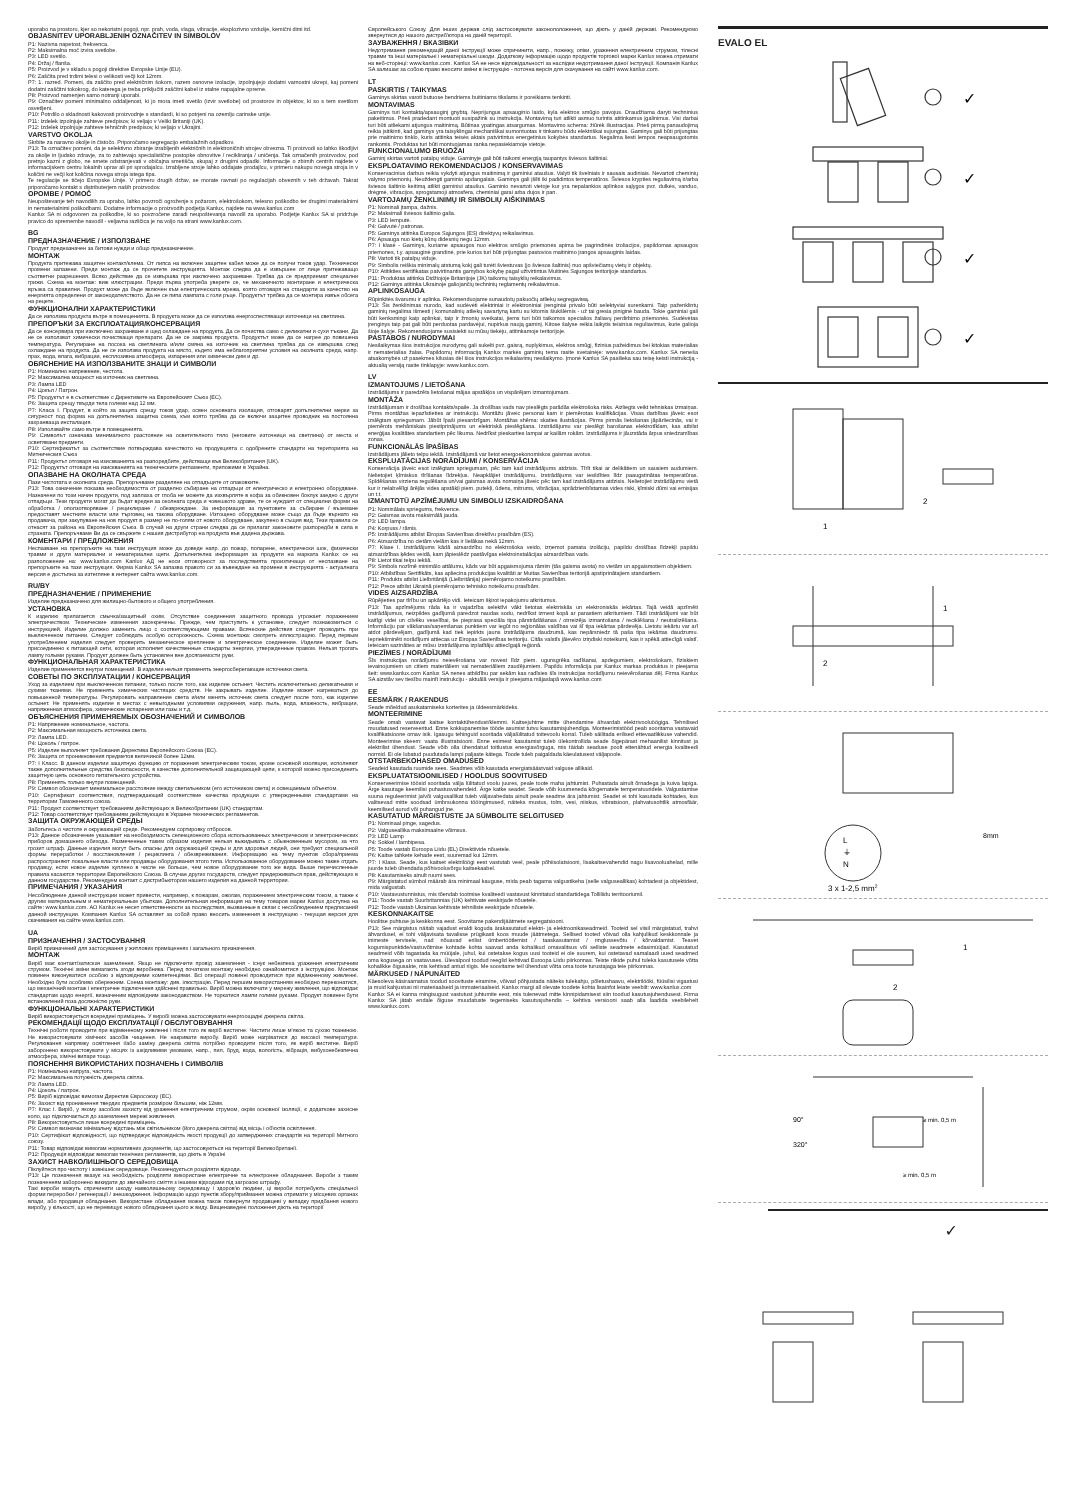uporabo na prostoru, kjer so nekoristni pogoji, npr. prah, voda, vlaga, vibracije, eksplozivno vzdušje, kemični dimi itd.
OBJASNITEV UPORABLJENIH OZNAČITEV IN SIMBOLOV
P1: Nazivna napetost, frekvenca.
P2: Maksimalna moč izvira svetlobe.
P3: LED svetilo.
P4: Držaj / flanša.
P5: Proizvod je v skladu s pogoji direktive Evropske Unije (EU).
P6: Zaščita pred trdimi telesi o velikosti večji kot 12mm.
P7: 1. razred. Pomeni, da zaščito pred električnim šokom, razem osnovne izolacije, izpolnjujejo dodatni varnostni ukrepi, kaj pomeni dodatni zaščitni tokokrog, do katerega je treba priključiti zaščitni kabel iz stalne napajalne opreme.
P8: Proizvod namenjen samo notranji uporabi.
P9: Označitev pomeni minimalno oddaljenost, ki jo mora imeti svetilo (izvir svetlobe) od prostorov in objektov, ki so s tem svetilom osvetljeni.
P10: Potrdilo o skladnosti kakovosti proizvodnje s standardi, ki so potrjeni na ozemlju carinske unije.
P11: Izdelek izpolnjuje zahteve predpisov, ki veljajo v Veliki Britaniji (UK).
P12: Izdelek izpolnjuje zahteve tehničnih predpisov, ki veljajo v Ukrajini.
VARSTVO OKOLJA
Skrbite za naravno okolje in čistočo. Priporočamo segregacijo embalažnih odpadkov.
P13: Ta označitev pomeni, da je selektivno zbiranje izrabljenih električnih in elektroničnih strojev obvezna. Ti proizvodi so lahko škodljivi za okolje in ljudsko zdravje, za to zahtevajo specialistične postopke obnovitve / recikliranja / uničenja. Tak označenih proizvodov, pod pretnjo kazni z globo, ne smete odstranjevati v običajna smetišča, skupaj z drugimi odpadki. Informacije o zbirnih centrih najdete v informacijskem centru lokalnih uprav ali pri sprodajalcu. Izrabljene stroje lahko oddajate prodajlcu, v primeru nakupu novega stroja in v količini ne večji kot količina novega stroja istega tipa.
Te regulacije se tičejo Evropske Unije. V primeru drugih držav, se morate ravnati po regulacijah obveznih v teh državah. Takrat priporočamo kontakt s distributerjem naših proizvodov.
OPOMBE / POMOČ
Neupoštevanje teh navodilih za uprabo, lahko povzroči ogroženje s požarom, elektrošokom, telesno poškodbo ter drugimi materialnimi in nematerialnimi poškodbami. Dodatne informacije o proizvodih podjetja Kanlux, najdete na www.kanlux.com
Kanlux SA ni odgovoren za poškodbe, ki so povzročene zaradi neupoštevanja navodil za uporabo. Podjetje Kanlux SA si pridržuje pravico do spremembe navodil - veljavna različica je na voljo na strani www.kanlux.com.
BG
ПРЕДНАЗНАЧЕНИЕ / ИЗПОЛЗВАНЕ
Продукт предназначен за битови нужди и общо предназначение.
МОНТАЖ
Продукта притежава защитен контакт/клема. От липса на включен защитен кабел може да се получи токов удар. Технически промени запазени. Преди монтаж да се прочетете инструкцията. Монтаж следва да е извършен от лице притежаващо съответни разрешения. Всяко действие да се извършва при изключено захранване. Трябва да се предприемат специални грижи. Схема на монтаж: виж илюстрации. Преди първа употреба уверете се, че механичното монтиране и електрическа връзка са правилни. Продукт може да бъде включен към електрическата мрежа, която отговаря на стандарти за качество на енергията определени от законодателството. Да не се пипа лампата с голи ръце. Продуктът трябва да се монтира извън обсега на рецете.
ФУНКЦИОНАЛНИ ХАРАКТЕРИСТИКИ
Да се използва продукта вътре в помещенията. В продукта може да се използва енергоспестяващи източници на светлина.
ПРЕПОРЪКИ ЗА ЕКСПЛОАТАЦИЯ/КОНСЕРВАЦИЯ
Да се консервира при изключено захранване и щед охлаждане на продукта. Да се почиства само с деликатни и сухи тъкани. Да не се използват химически почистващи препарати. Да не се закрива продукта. Продуктът може да се нагрее до повишена температура. Регулиране на посока на светлината и/или смяна на източник на светлина трябва да се извършва след охлаждане на продукта. Да не се използва продукта на място, където има неблагоприятни условия на околната среда, напр. прах, вода, влага, вибрации, експлозивна атмосфера, изпарения или химически дим и др.
ОБЯСНЕНИЕ НА ИЗПОЛЗВАНИТЕ ЗНАЦИ И СИМВОЛИ
P1: Номинално напрежение, честота.
P2: Максимална мощност на източник на светлина.
P3: Лампа LED
P4: Цокъл / Патрон.
P5: Продуктът е в съответствие с Директивите на Европейският Съюз (ЕС).
P6: Защита срещу твърди тела големи над 12 мм.
P7: Класа I. Продукт, в който за защита срещу токов удар, освен основната изолация, отговарят допълнителни мерки за сигурност под форма на допълнителна защитна схема, към която трябва да се включи защитен проводник на постоянна захранваща инсталация.
P8: Използвайте само вътре в помещенията.
P9: Символът означава минималното разстояние на осветителното тяло (неговите източници на светлина) от места и осветявани предмети.
P10: Сертификатът за съответствие потвърждава качеството на продукцията с одобрените стандарти на територията на Митническия Съюз
P11: Продуктът отговаря на изискванията на разпоредбите, действащи във Великобритания (UK).
P12: Продуктът отговаря на изискванията на техническите регламенти, приложими в Украйна.
ОПАЗВАНЕ НА ОКОЛНАТА СРЕДА
Пази чистотата и околната среда. Препоръчваме разделяне на отпадъците от опаковките.
P13: Това означение показва необходимостта от разделно събиране на отпадъци от електрическо и електронно оборудване. Назначени по този начин продукти, под заплаха от глоба не можете да изхвърляте в кофа за обикновен боклук заедно с други отпадъци. Тези продукти могат да бъдат вредни за околната среда и човешкото здраве, те се нуждаят от специални форми на обработка / оползотворяване / рециклиране / обезвреждане. За информация за пунктовете за събиране / въземане предоставят местните власти или търговец на такова оборудване. Изтощено оборудване може също да бъде върнато на продавача, при закупуване на нов продукт в размер не по-голям от новото оборудване, закупено в същия вид. Тези правила се отнасят за района на Европейския Съюз. В случай на други страни следва да се прилагат законовите разпоредби в сила в страната. Препоръчваме Ви да се свържете с нашия дистрибутор на продукта във дадена държава.
КОМЕНТАРИ / ПРЕДЛОЖЕНИЯ
Неспазване на препоръките на тази инструкция може да доведе напр. до пожар, попарене, електрически шок, физически травми и други материални и нематериални щети. Допълнителна информация за продукти на марката Kanlux се на разположение на: www.kanlux.com Kanlux АД не носи отговорност за последствията произтичащи от неспазване на препоръките на тази инструкция. Фирма Kanlux SA запазва правото си за въвеждане на промени в инструкцията - актуалната версия е достъпна за изтегляне в интернет сайта www.kanlux.com.
RU/BY
ПРЕДНАЗНАЧЕНИЕ / ПРИМЕНЕНИЕ
Изделие предназначено для жилищно-бытового и общего употребления.
УСТАНОВКА
К изделию прилагается смычка/защитный охим. Отсутствие соединения защитного провода угрожает поражением электричеством. Технические изменения засекречены. Прежде, чем приступить к установке, следует познакомиться с инструкцией. Изделие должно заменить лицо с соответствующими правами. Всяческие действия следует проводить при выключенном питании. Следует соблюдать особую осторожность. Схема монтажа: смотреть иллюстрацию. Перед первым употреблением изделия следует проверить механическое крепление и электрическое соединение. Изделие может быть присоединено к питающей сети, которая исполняет качественные стандарты энергии, утвержденные правом. Нельзя трогать лампу голыми руками. Продукт должен быть установлен вне досягаемости руки.
ФУНКЦИОНАЛЬНАЯ ХАРАКТЕРИСТИКА
Изделие применяется внутри помещений. В изделии нельзя применять энергосберегающие источники света.
СОВЕТЫ ПО ЭКСПЛУАТАЦИИ / КОНСЕРВАЦИЯ
Уход за изделием при выключенном питании, только после того, как изделие остынет. Чистить исключительно деликатными и сухими тканями. Не применять химических чистящих средств. Не закрывать изделие. Изделие может нагреваться до повышенной температуры. Регулировать направление света и/или менять источник света следует после того, как изделие остынет. Не применять изделие в местах с невыгодными условиями окружения, напр. пыль, вода, влажность, вибрации, напряженная атмосфера, химические испарения или газы и т.д.
ОБЪЯСНЕНИЯ ПРИМЕНЯЕМЫХ ОБОЗНАЧЕНИЙ И СИМВОЛОВ
P1: Напряжение номинальное, частота.
P2: Максимальная мощность источника света.
P3: Лампа LED.
P4: Цоколь / патрон.
P5: Изделие выполняет требования Директива Европейского Союза (ЕС).
P6: Защита от проникновения предметов величиной более 12мм.
P7: I Класс. В данном изделии защитную функцию от поражения электрическим током, кроме основной изоляции, исполняют также дополнительные средства безопасности, в качестве дополнительной защищающей цепи, к которой можно присоединить защитную цепь основного питательного устройства.
P8: Применять только внутри помещений.
P9: Символ обозначает минимальное расстояние между светильником (его источником света) и освещаемым объектом.
P10: Сертификат соответствия, подтверждающий соответствие качества продукции с утвержденными стандартами на территории Таможенного союза.
P11: Продукт соответствует требованиям действующих в Великобритании (UK) стандартам.
P12: Товар соответствует требованиям действующих в Украине технических регламентов.
ЗАЩИТА ОКРУЖАЮЩЕЙ СРЕДЫ
Заботьтесь о чистоте и окружающей среде. Рекомендуем сортировку отбросов.
P13: Данное обозначение указывает на необходимость селекционного сбора использованных электрических и электронических приборов домашнего обихода. Размеченные таким образом изделия нельзя выкидывать с обыкновенным мусором, за что грозит штраф. Данные изделия могут быть опасны для окружающей среды и для здоровья людей, они требуют специальной формы переработки / восстановления / рециклинга / обезвреживания. Информацию на тему пунктов сбора/приема распространяют локальные власти или продавцы оборудования этого типа. Использованное оборудование можно также отдать продавцу, если новое изделие куплено в числе не больше, чем новое оборудование того же вида. Выше перечисленные правила касаются территории Европейского Союза. В случае других государств, следует придерживаться прав, действующих в данном государстве. Рекомендуем контакт с дистрибьютором нашего изделия на данной территории.
ПРИМЕЧАНИЯ / УКАЗАНИЯ
Несоблюдение данной инструкции может привести, например, к пожарам, ожогам, поражением электрическим током, а также к другим материальным и нематериальным убыткам. Дополнительная информация на тему товаров марки Kanlux доступна на сайте: www.kanlux.com. АО Kanlux не несет ответственности за последствия, вызванные в связи с несоблюдением предписаний данной инструкции. Компания Kanlux SA оставляет за собой право вносить изменения в инструкцию - текущая версия для скачивания на сайте www.kanlux.com.
UA
ПРИЗНАЧЕННЯ / ЗАСТОСУВАННЯ
Виріб призначений для застосування у житлових приміщеннях і загального призначення.
МОНТАЖ
Виріб має контакт/затискач заземлення. Якщо не підключити провід заземлення - існує небезпека ураження електричним струмом. Технічні зміни вимагають згоди виробника. Перед початком монтажу необхідно ознайомитися з інструкцією. Монтаж повинен виконуватися особою з відповідними компетенціями. Всі операції повинні проводитися при відімкненому живленні. Необхідно бути особливо обережним. Схема монтажу: див. ілюстрацію. Перед першим використанням необхідно переконатися, що механічний монтаж і електричне підключення здійснені правильно. Виріб можна включати у мережу живлення, що відповідає стандартам щодо енергії, визначеним відповідним законодавством. Не торкатися лампи голими руками. Продукт повинен бути встановлений поза досяжністю руки.
ФУНКЦІОНАЛЬНІ ХАРАКТЕРИСТИКИ
Виріб використовується всередині приміщень. У виробі можна застосовувати енергоощадні джерела світла.
РЕКОМЕНДАЦІЇ ЩОДО ЕКСПЛУАТАЦІЇ / ОБСЛУГОВУВАННЯ
Технічні роботи проводити при відімкненому живленні і після того як виріб вистигне. Чистити лише м'якою та сухою тканиною. Не використовувати хімічних засобів чищення. Не накривати виробу. Виріб може нагріватися до високої температури. Регулювання напрямку освітлення і/або заміну джерела світла потрібно проводити після того, як виріб вистигне. Виріб заборонено використовувати у місцях із шкідливими умовами, напр., пил, бруд, вода, вологість, вібрація, вибухонебезпечна атмосфера, хімічні випари тощо.
ПОЯСНЕННЯ ВИКОРИСТАНИХ ПОЗНАЧЕНЬ І СИМВОЛІВ
P1: Номінальна напруга, частота.
P2: Максимальна потужність джерела світла.
P3: Лампа LED.
P4: Цоколь / патрон.
P5: Виріб відповідає вимогам Директив Євросоюзу (ЕС).
P6: Захист від проникнення твердих предметів розміром більшим, ніж 12мм.
P7: Клас I. Виріб, у якому засобом захисту від ураження електричним струмом, окрім основної ізоляції, є додаткове захисне коло, що підключається до заземлення мережі живлення.
P8: Використовується лише всередині приміщень.
P9: Символ визначає мінімальну відстань між світильником (його джерела світла) від місць і об'єктів освітлення.
P10: Сертифікат відповідності, що підтверджує відповідність якості продукції до затверджених стандартів на території Митного союзу.
P11: Товар відповідає вимогам нормативних документів, що застосовуються на території Великобританії.
P12: Продукція відповідає вимогам технічних регламентів, що діють в Україні
ЗАХИСТ НАВКОЛИШНЬОГО СЕРЕДОВИЩА
Піклуйтеся про чистоту і зовнішнє середовище. Рекомендується розділяти відходи.
P13: Це позначення вказує на необхідність розділяти використане електричне та електронне обладнання. Вироби з таким позначенням заборонено викидати до звичайного сміття з іншими відходами під загрозою штрафу.
Такі вироби можуть спричинити шкоду навколишньому середовищу і здоров'ю людини, ці вироби потребують спеціальної форми переробки / регенерації / знешкодження. Інформацію щодо пунктів збору/приймання можна отримати у місцевих органах влади, або продавця обладнання. Використане обладнання можна також повернути продавцеві у випадку придбання нового виробу, у кількості, що не перевищує нового обладнання цього ж виду. Вищенаведені положення діють на території
Європейського Союзу. Для інших держав слід застосовувати законоположення, що діють у даній державі. Рекомендуємо звернутися до нашого дистриб'ютора на даній території.
ЗАУВАЖЕННЯ / ВКАЗІВКИ
Недотримання рекомендацій даної інструкції може спричинити, напр., пожежу, опіки, ураження електричним струмом, тілесні травми та інші матеріальні і нематеріальні шкоди. Додаткову інформацію щодо продуктів торгової марки Kanlux можна отримати на веб-сторінці: www.kanlux.com. Kanlux SA не несе відповідальності за наслідки недотримання даної інструкції. Компанія Kanlux SA залишає за собою право вносити зміни в інструкцію - поточна версія для скачування на сайті www.kanlux.com.
LT
PASKIRTIS / TAIKYMAS
Gaminys skirtas varoti butuose bendriems buitiniams tikslams ir poreikiams tenkinti.
MONTAVIMAS
Gaminys turi kontaktą/apsauginį gnybtą. Neprijungus apsauginio laido, kyla elektros smūgio pavojus. Draudžiama daryti techninius pakeitimus. Prieš pradedant montuoti susipažink su instrukcija. Montavimą turi atlikti asmuo turintis atitinkamus įgalinimus. Visi darbai turi būti atliekami atjungus maitinimą. Būtinas ypatingas atsargumas. Montavimo schema: žiūrėk iliustracijas. Prieš pirmą panaudojimą reikia įsitikinti, kad gaminys yra taisyklingai mechaniškai sumontuotas ir tinkamu būdu elektriškai sujungtas. Gaminys gali būti prijungtas prie maitinimo tinklo, kuris atitinka teisės aktais patvirtintus energetinius kokybės standartus. Negalima liesti lempos neapsaugotomis rankomis. Produktas turi būti montuojamas ranka nepasiekiamoje vietoje.
FUNKCIONALUMO BRUOŽAI
Gaminį skirtas vartoti patalpų viduje. Gaminyje gali būti taikomi energiją taupantys šviesos šaltiniai.
EKSPLOATAVIMO REKOMENDACIJOS / KONSERVAVIMAS
Konservacinius darbus reikia vykdyti atjungus maitinimą ir gaminiui ataušus. Valyti tik švelniais ir sausais audiniais. Nevartoti cheminių valymo priemonių. Neuždengti gaminio apdangalais. Gaminys gali įšilti iki padidintos temperatūros. Šviesos krypties reguliavimą ir/arba šviesos šaltinio keitimą atlikti gaminiui ataušus. Gaminio nevartoti vietoje kur yra nepalankios aplinkos sąlygos pvz. dulkės, vanduo, drėgmė, vibracijos, sprogstamoji atmosfera, cheminiai garai arba dujos ir pan.
VARTOJAMŲ ŽENKLINIMŲ IR SIMBOLIŲ AIŠKINIMAS
P1: Nominali įtampa, dažnis.
P2: Maksimali šviesos šaltinio galia.
P3: LED lemputė.
P4: Galvutė / patronas.
P5: Gaminys atitinka Europos Sąjungos (ES) direktyvų reikalavimus.
P6: Apsauga nuo kietų kūnų didesnių negu 12mm.
P7: I klasė - Gaminys, kuriame apsaugos nuo elektros smūgio priemonės apima be pagrindinės izoliacijos, papildomas apsaugos priemones, t.y. apsauginė grandinė, prie kurios turi būti prijungtas pastovios maitinimo įrangos apsauginis laidas.
P8: Vartoti tik patalpų viduje.
P9: Simbolis reiškia minimalų atstumą kokį gali turėti šviestuvas (jo šviesos šaltinis) nuo apšviečiamų vietų ir objektų.
P10: Atitikties sertifikatas patvirtinantis gamybos kokybę pagal užtvirtintus Muitinės Sąjungos teritorijoje standartus.
P11: Produktas atitinka Didžiojoje Britanijoje (JK) taikomų taisyklių reikalavimus.
P12: Gaminys atitinka Ukrainoje galiojančių techninių reglamentų reikalavimus.
APLINKOSAUGA
Rūpinkitės švarumu ir aplinka. Rekomenduojame sunaudotų pakuočių atliekų segregaviмą.
P13: Šis ženklinimas nurodo, kad sudėvėti elektriniai ir elektroniniai įrenginiai privalo būti selektyviai surenkami. Taip paženklintų gaminių negalima išmesti į komunalinių atliekų savartyną kartu su kitomis šiukšlėmis - už tai gresia piniginė bauda. Tokie gaminiai gali būti kenksmingi kaip aplinkai, taip ir žmonių sveikatai, jiems turi būti taikomos specialios žaliavų perdirbimo priemonės. Sudėvėtas įrenginys taip pat gali būti perduotas pardavėjui, nupirkus naują gaminį. Kitose šalyse reikia laikytis teisinius reguliavimus, kurie galioja šioje šalyje. Rekomenduojame susisiekti su mūsų tiekėju, atitinkamoje teritorijoje.
PASTABOS / NURODYMAI
Nesilaikymas šios instrukcijos nurodymų gali sukelti pvz. gaisrą, nuplykimus, elektros smūgį, fizinius pažeidimus bei kitokias materialias ir nematerialias žalas. Papildomų informaciją Kanlux markės gaminių tema rasite svetainėje: www.kanlux.com. Kanlux SA neneša atsakomybės už pasekmes kilusias dėl šios instrukcijos reikalavimų nesilaikymo. Įmonė Kanlux SA pasilieka sau teisę keisti instrukciją - aktualią versiją rasite tinklapyje: www.kanlux.com.
LV
IZMANTOJUMS / LIETOŠANA
Izstrādājums ir paredzēts lietošanai mājas apstākļos un vispārējam izmantojumam.
MONTĀŽA
Izstrādājumam ir drošības kontakts/spaile. Ja drošības vads nav pieslēgts parādās elektrošoka risks. Aizliegts veikt tehniskas izmaiņas. Pirms montāžas iepazīstieties ar instrukciju. Montāžu jāveic personai kam ir piemērotas kvalifikācijas. Visas darbības jāveic esot izslēgtam spriegumam. Jābūt īpaši piesardzīgam. Montāžas shēma: skaties ilustrācijas. Pirms pirmās lietošanas jāpārliecinās, vai ir piemērots mehāniskais piestiprinājums un elektriskā pieslēgšana. Izstrādājumu var pieslēgt barošanas elektrotīklam, kas atbilst enerģijas kvalitātes standartiem pēc likuma. Nedrīkst pieskarties lampai ar kailām rokām. Izstrādājums ir jāuzstāda ārpus sniedzamības zonas.
FUNKCIONĀLĀS ĪPAŠĪBAS
Izstrādājums jāliеto telpu iekšā. Izstrādājumā var lietot energoekonomiskos gaismas avotus.
EKSPLUATĀCIJAS NORĀDĪJUMI / KONSERVĀCIJA
Konservācija jāveic esot izslēgtam spriegumam, pēc tam kad izstrādājums atdzisis. Tīrīt tikai ar delikātiem un sausiem audumiem. Nelietojiet ķīmiskus tīrīšanas līdzekļus. Neapklājiet izstrādājumu. Izstrādājums var iesildīties līdz paaugstinātas temperatūras. Spīdēšanas virziena regulēšana un/vai gaismas avota nomaiņa jāveic pēc tam kad izstrādājums atdzisis. Nelietojiet izstrādājumu vietā kur ir nelabvēlīgi ārējās vides apstākļi piem. putekļi, ūdens, mitrums, vibrācijas, sprādzienbīstamas vides riski, ķīmiski dūmi vai emisijas un t.t.
IZMANTOTŪ APZĪMĒJUMU UN SIMBOLU IZSKAIDROŠANA
P1: Nominālais spriegums, frekvence.
P2: Gaismas avota maksimālā jauda.
P3: LED lampa.
P4: Korpuss / rāmis.
P5: Izstrādājums atbilst Eiropas Savienības direktīvu prasībām (ES).
P6: Aizsardzība no cietām vielām kas ir lielākas nekā 12mm.
P7: Klase I. Izstrādājums kādā aizsardzību no elektrošoka veido, izņemot pamata izolāciju, papildu drošības līdzekļi papildu aizsardzības ķēdes veidā, kam jāpieslēdz pastāvīgas elektroinstalācijas aizsardzības vads.
P8: Lietot tikai telpu iekšā.
P9: Simbols nozīmē minimālo attālumu, kāds var būt apgaismojuma rāmim (tās gaisma avota) no vietām un apgaismotiem objektiem.
P10: Atbilstības Sertifikāts, kas apliecina produkcijas kvalitāti ar Muitas Savienības teritorijā apstiprinātajiem standartiem.
P11: Produkts atbilst Lielbritānijā (Lielbritānija) piemērojamo noteikumu prasībām.
P12: Prece atbilst Ukrainā piemērojamo tehnisko noteikumu prasībām.
VIDES AIZSARDZĪBA
Rūpējieties par tīrību un apkārtējo vidi. Ieteicam šķirot iepakojumu atkritumus.
P13: Tas apzīmējums rāda ka ir vajadzība selektīvi vākt lietotas elektriskās un elektroniskās iekārtas. Tajā veidā apzīmēti izstrādājumus, neizpildes gadījumā paredzot naudas sodu, nedrīkst izmest kopā ar parastiem atkritumiem. Tādi izstrādājumi var būt kaitīgi videi un cilvēku veselībai, tie pieprasa speciāla tipa pārstrādāšanas / otrreizēja izmantošana / reciklēšana / neutralizēšana. Informāciju par vākšanas/saņemšanas punktiem var iegūt no reģionālas valdības vai šī tipa iekārtas pārdevēja. Lietotu iekārtu var arī atdot pārdevējam, gadījumā kad tiek iepirkts jauns izstrādājums daudzumā, kas nepārsniedz tā paša tipa iekārtas daudzumu. Iepriekšminēti norādījumi attiecas uz Eiropas Savienības teritoriju. Citās valstīs jāievēro iziņdiski noteikumi, kas ir spēkā attiecīgā valstī. Ieteicam sazināties ar mūsu izstrādājuma izplatītāju attiecīgajā reģionā.
PIEZĪMES / NORĀDĪJUMI
Šīs instrukcijas norādījumu neievērošana var novest līdz piem. ugunsgrēka radīšanai, apdegumiem, elektrošokam, fiziskiem ievainojumiem un citiem materiāliem vai nemateriāliem zaudējumiem. Papildu informācija par Kanlux markas produktus ir pieejama šeit: www.kanlux.com Kanlux SA nenes atbildību par sekām kas radīsies šīs instrukcijas norādījumu neievērošanas dēļ. Firma Kanlux SA aizstāv sev tiesību mainīt instrukciju - aktuālā versija ir pieejama mājaslapā www.kanlux.com
EE
EESMÄRK / RAKENDUS
Seade mõeldud asukatamiseks korterites ja üldeesmärkideks.
MONTEERIMINE
Seade omab vastavat kaitse kontaktühendust/klemmi. Kaitsejuhtme mitte ühendamine ähvardab elektrivooluöögiga. Tehnilised muudatused reserveeritud. Enne kokkupanemise tööde asumist tutvu kasutamisjuhendiga. Monteerimistööd peab sooritama vastavaid kvalifikatsioone omav isik. Igasugu tehinguid sooritada väljalülitatud toitevoolu korral. Tuleb säilitada erilised ettevaatlikkuse vahendid. Monteerimise skeem: vaata illustratsiooni. Enne esimest kasutamist tuleb ülekontrollida seade õigepärast mehaanilist kinnitust ja elektrilist ühendust. Seade võib olla ühendatud toitlustus energiavõrguga, mis täidab seadusе poolt ettenähtud energia kvaliteedi normid. Ei ole lubatud puudutada lampi paljaste kätega. Toode tuleb paigaldada käeulatusest väljapoole.
OTSTARBEKOHASED OMADUSED
Seadeid kasutada ruumide sees. Seadmes võib kasutada energiatsäästvaid valguse allikaid.
EKSPLUATATSIOONILISED / HOOLDUS SOOVITUSED
Konserveerimise töösid sooritada välja lülitatud voolu juures, peale toote maha jahtumist. Puhastada ainult õrnadega ja kuiva lapiga. Ärge kasutage keemilisi puhastusvahendeid. Ärge katke seadet. Seade võib kuumeneda kõrgematele temperatuuridele. Valgustamise suuna reguleerimist ja/või valgusallikat tuleb väljavahedata ainult peale seadme ära jahtumist. Seadet ei tohi kasutada kohtades, kus valitsevad mitte soodsad ümbrsukonna tööingimused, näiteks mustus, tolm, vesi, niiskus, vibratsioon, plahvatusohtlik atmosfäär, keemilised aurud või puhangud jne.
KASUTATUD MÄRGISTUSTE JA SÜMBOLITE SELGITUSED
P1: Nominaal pinge, sagedus.
P2: Valgusеallika maksimaalne võimsus.
P3: LED Lamp
P4: Sokkel / lambipesa.
P5: Toode vastab Euroopa Liidu (EL) Direktiivide nõuetele.
P6: Kaitse tahkete kehade eest, suuremad kui 12mm.
P7: I Klass. Seade, kus kaitset elektrilöögi eest vastutab veel, peale põhiisolatsiooni, lisakaitsevahendid nagu lisavooluahelad, mille juurde tuleb ühendada põhivooluvõrgu kaitsekaabel.
P8: Kasutamiseks ainult ruumi sees.
P9: Märgistatud sümbol määrab ära minimaal kauguse, mida peab tagama valgustikeha (selle valgusеallikas) kohtadest ja objektidest, mida valgustab.
P10: Vastavustunnistus, mis tõendab tootmise kvaliteedi vastavust kinnitatud standartidega Tolliliidu territooriumil.
P11: Toode vastab Suurbritannias (UK) kehtivate eeskirjade nõuetele.
P12: Toode vastab Ukrainas kehtivate tehniliste eeskirjade nõuetele.
KESKONNAKAITSE
Hoolitse puhtuse ja keskkonna eest. Soovitame pakendijäätmete segregatsiooni.
P13: See märgistus näitab vajadust eraldi koguda ärakasutatud elektri- ja elektroonikaseadmeid. Tooteid sel viisil märgistatud, trahvi ähvardusel, ei tohi väljavisata tavalisse prügikasti koos muude jäätmetega. Sellised tooted võivad olla kahjulikud keskkonnale ja inimeste tervisele, nad nõuavad erilist ümbertöötlemist / taaskasutamist / ringlussevõtu / kõrvaldamist. Teavet kogumispunktide/vastuvõtmise kohtade kohta saavad anda kohalikud omavalitsus või selliste seadmete edasimüüjad. Kasutatud seadmeid võib tagastada ka müüjale, juhul, kui ostetakse kogus uusi tooteid ei ole suurem, kui ostetavad samalaadi uued seadmed oma kogusega on vastavuses. Ülevalpool toodud reeglid kehtivad Euroopa Liidu piirkonnas. Teiste riikide puhul tuleks kasutusele võtta kohalikke õigusakte, mis kehtivad antud riigis. Me soovitame teil ühendust võtta oma toote turustajaga teie piirkonnas.
MÄRKUSED / NÄPUNÄITED
Käesoleva käsiraamatus toodud soovituste eiramine, võivad põhjustada näiteks tulekahju, põletushaavu, elektrilööki, füüsilisi vigastusi ja muid kahjustusi nii materiaalseid ja immateriaalseid. Kanlux margi all olevate toodete kohta lisainfot leiate veebilt: www.kanlux.com
Kanlux SA ei kanna mingisugust vastutust juhtumite eest, mis tulenevad mitte kinnipidamisest siin toodud kasutusjuhendusest. Firma Kanlux SA jätab endale õiguse muudatuste tegemiseks kasutusjuhendis – kehtiva versiooni saab alla laadida veebilehelt www.kanlux.com.
EVALO EL
✓
✓
✓
✓
1
2
1
2
L
⏚
N
8mm
3 x 1-2,5 mm2
1
2
90°
320°
≥ min. 0,5 m
≥ min. 0,5 m
✓